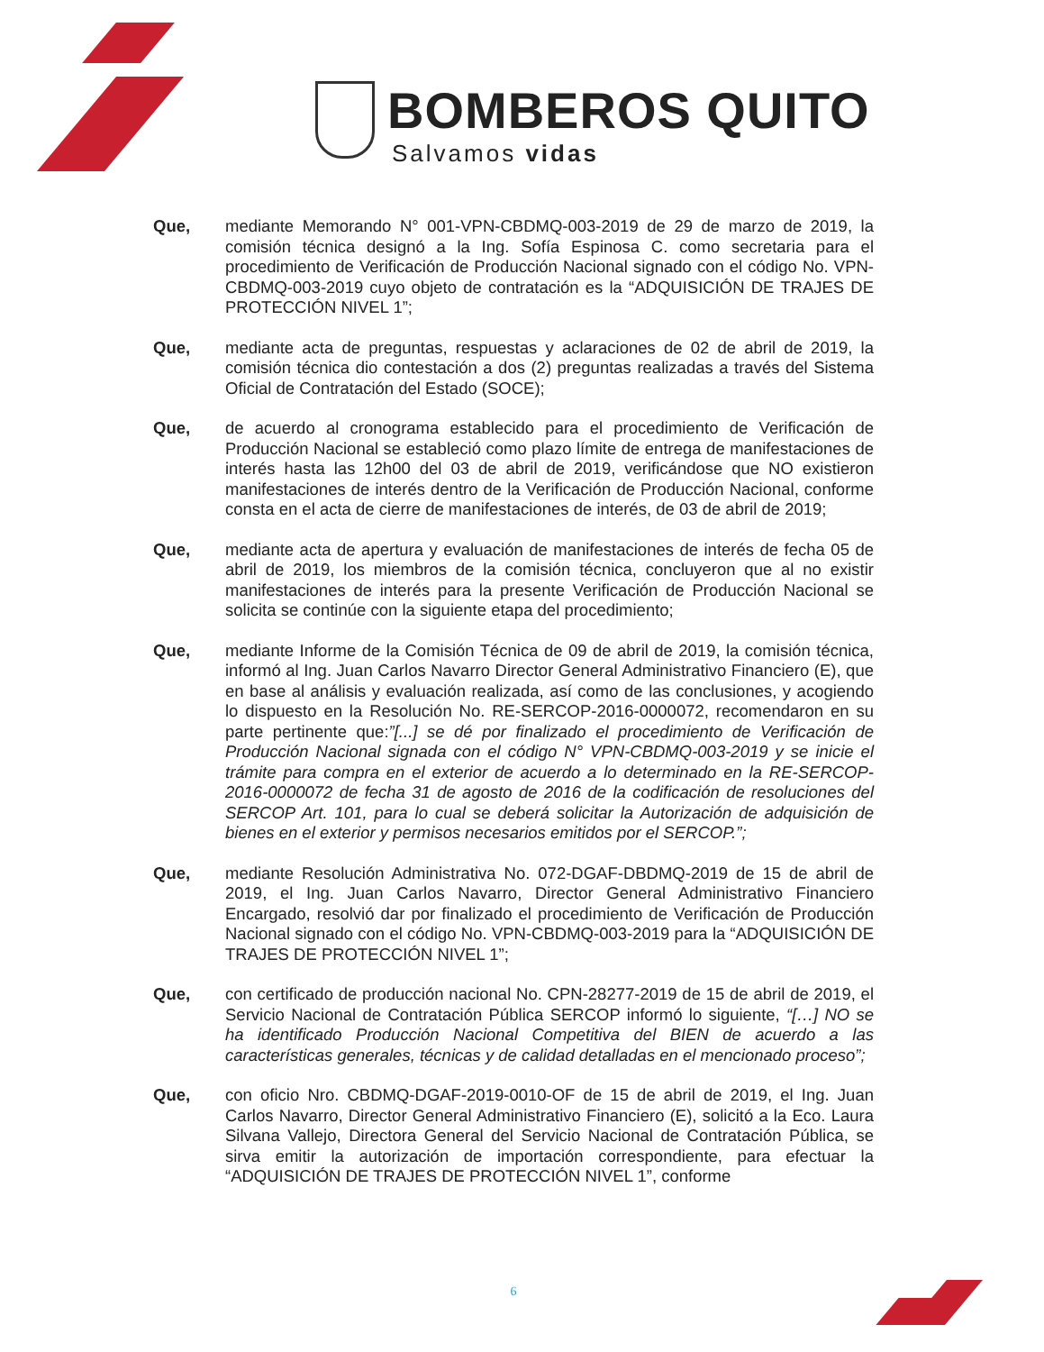BOMBEROS QUITO
Salvamos vidas
Que, mediante Memorando N° 001-VPN-CBDMQ-003-2019 de 29 de marzo de 2019, la comisión técnica designó a la Ing. Sofía Espinosa C. como secretaria para el procedimiento de Verificación de Producción Nacional signado con el código No. VPN-CBDMQ-003-2019 cuyo objeto de contratación es la “ADQUISICIÓN DE TRAJES DE PROTECCIÓN NIVEL 1”;
Que, mediante acta de preguntas, respuestas y aclaraciones de 02 de abril de 2019, la comisión técnica dio contestación a dos (2) preguntas realizadas a través del Sistema Oficial de Contratación del Estado (SOCE);
Que, de acuerdo al cronograma establecido para el procedimiento de Verificación de Producción Nacional se estableció como plazo límite de entrega de manifestaciones de interés hasta las 12h00 del 03 de abril de 2019, verificándose que NO existieron manifestaciones de interés dentro de la Verificación de Producción Nacional, conforme consta en el acta de cierre de manifestaciones de interés, de 03 de abril de 2019;
Que, mediante acta de apertura y evaluación de manifestaciones de interés de fecha 05 de abril de 2019, los miembros de la comisión técnica, concluyeron que al no existir manifestaciones de interés para la presente Verificación de Producción Nacional se solicita se continúe con la siguiente etapa del procedimiento;
Que, mediante Informe de la Comisión Técnica de 09 de abril de 2019, la comisión técnica, informó al Ing. Juan Carlos Navarro Director General Administrativo Financiero (E), que en base al análisis y evaluación realizada, así como de las conclusiones, y acogiendo lo dispuesto en la Resolución No. RE-SERCOP-2016-0000072, recomendaron en su parte pertinente que:”[...] se dé por finalizado el procedimiento de Verificación de Producción Nacional signada con el código N° VPN-CBDMQ-003-2019 y se inicie el trámite para compra en el exterior de acuerdo a lo determinado en la RE-SERCOP-2016-0000072 de fecha 31 de agosto de 2016 de la codificación de resoluciones del SERCOP Art. 101, para lo cual se deberá solicitar la Autorización de adquisición de bienes en el exterior y permisos necesarios emitidos por el SERCOP.”;
Que, mediante Resolución Administrativa No. 072-DGAF-DBDMQ-2019 de 15 de abril de 2019, el Ing. Juan Carlos Navarro, Director General Administrativo Financiero Encargado, resolvió dar por finalizado el procedimiento de Verificación de Producción Nacional signado con el código No. VPN-CBDMQ-003-2019 para la “ADQUISICIÓN DE TRAJES DE PROTECCIÓN NIVEL 1”;
Que, con certificado de producción nacional No. CPN-28277-2019 de 15 de abril de 2019, el Servicio Nacional de Contratación Pública SERCOP informó lo siguiente, “[…] NO se ha identificado Producción Nacional Competitiva del BIEN de acuerdo a las características generales, técnicas y de calidad detalladas en el mencionado proceso”;
Que, con oficio Nro. CBDMQ-DGAF-2019-0010-OF de 15 de abril de 2019, el Ing. Juan Carlos Navarro, Director General Administrativo Financiero (E), solicitó a la Eco. Laura Silvana Vallejo, Directora General del Servicio Nacional de Contratación Pública, se sirva emitir la autorización de importación correspondiente, para efectuar la “ADQUISICIÓN DE TRAJES DE PROTECCIÓN NIVEL 1”, conforme
6